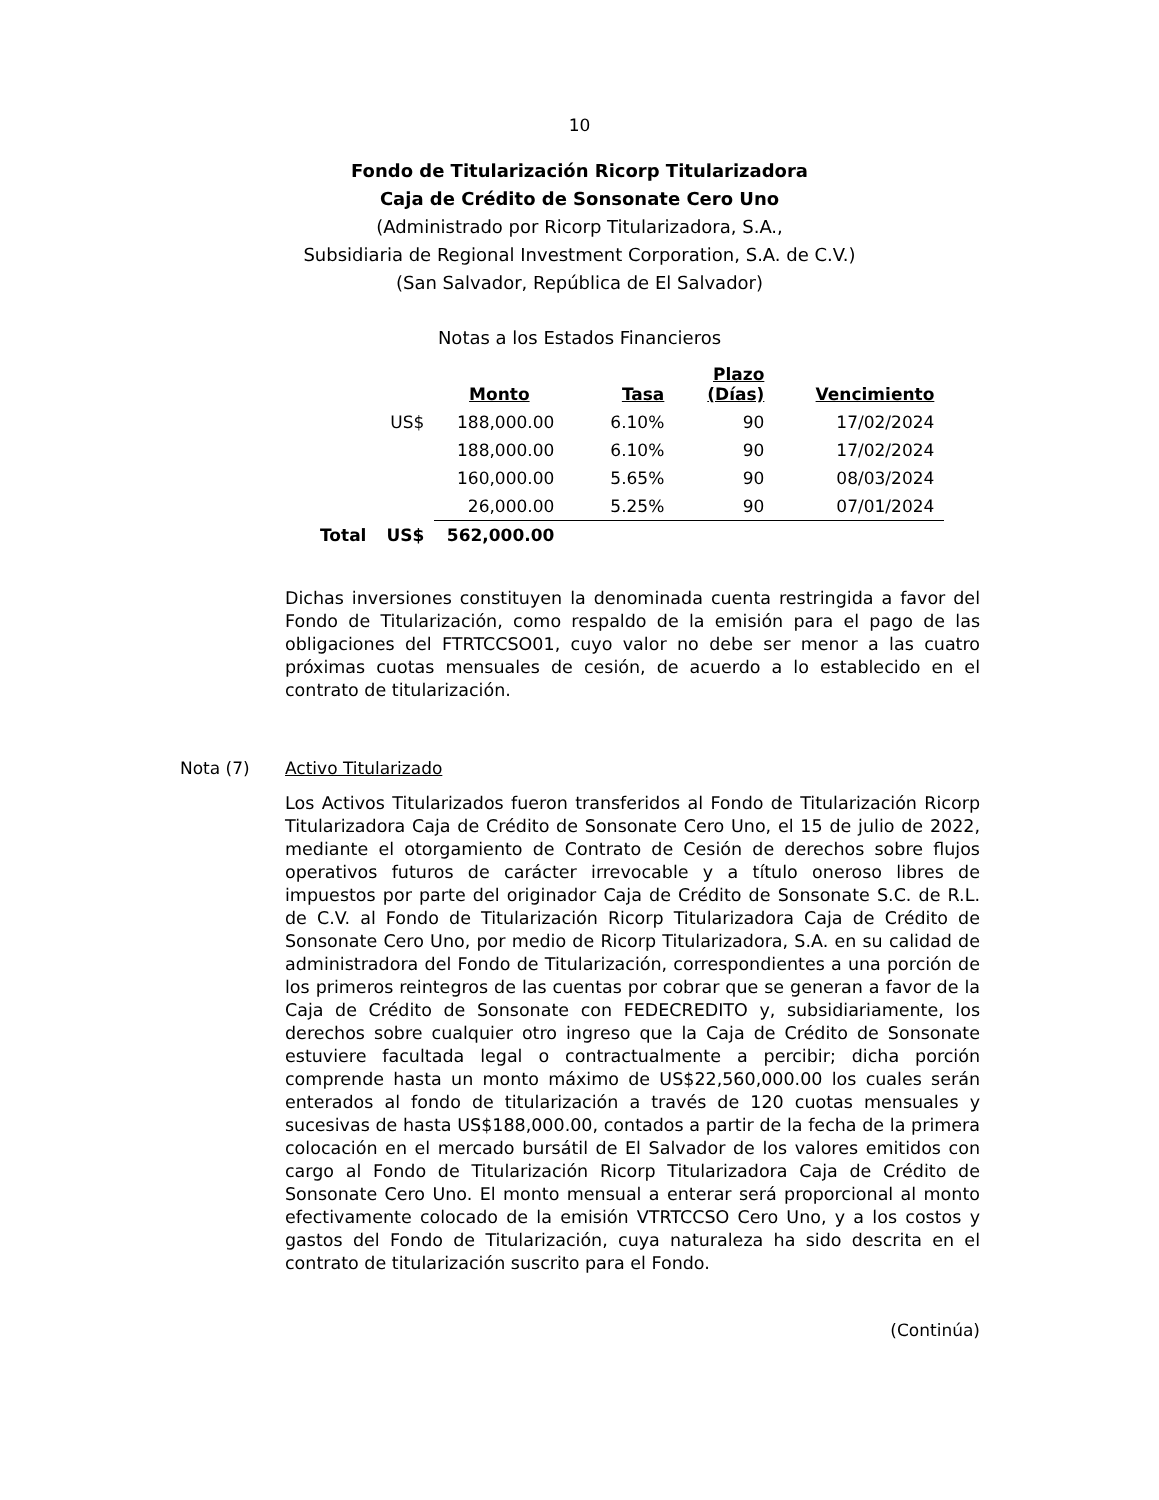10
Fondo de Titularización Ricorp Titularizadora
Caja de Crédito de Sonsonate Cero Uno
(Administrado por Ricorp Titularizadora, S.A.,
Subsidiaria de Regional Investment Corporation, S.A. de C.V.)
(San Salvador, República de El Salvador)
Notas a los Estados Financieros
| | | Monto | Tasa | Plazo (Días) | Vencimiento |
| --- | --- | --- | --- | --- | --- |
| | US$ | 188,000.00 | 6.10% | 90 | 17/02/2024 |
| | | 188,000.00 | 6.10% | 90 | 17/02/2024 |
| | | 160,000.00 | 5.65% | 90 | 08/03/2024 |
| | | 26,000.00 | 5.25% | 90 | 07/01/2024 |
| Total | US$ | 562,000.00 | | | |
Dichas inversiones constituyen la denominada cuenta restringida a favor del Fondo de Titularización, como respaldo de la emisión para el pago de las obligaciones del FTRTCCSO01, cuyo valor no debe ser menor a las cuatro próximas cuotas mensuales de cesión, de acuerdo a lo establecido en el contrato de titularización.
Nota (7) Activo Titularizado
Los Activos Titularizados fueron transferidos al Fondo de Titularización Ricorp Titularizadora Caja de Crédito de Sonsonate Cero Uno, el 15 de julio de 2022, mediante el otorgamiento de Contrato de Cesión de derechos sobre flujos operativos futuros de carácter irrevocable y a título oneroso libres de impuestos por parte del originador Caja de Crédito de Sonsonate S.C. de R.L. de C.V. al Fondo de Titularización Ricorp Titularizadora Caja de Crédito de Sonsonate Cero Uno, por medio de Ricorp Titularizadora, S.A. en su calidad de administradora del Fondo de Titularización, correspondientes a una porción de los primeros reintegros de las cuentas por cobrar que se generan a favor de la Caja de Crédito de Sonsonate con FEDECREDITO y, subsidiariamente, los derechos sobre cualquier otro ingreso que la Caja de Crédito de Sonsonate estuviere facultada legal o contractualmente a percibir; dicha porción comprende hasta un monto máximo de US$22,560,000.00 los cuales serán enterados al fondo de titularización a través de 120 cuotas mensuales y sucesivas de hasta US$188,000.00, contados a partir de la fecha de la primera colocación en el mercado bursátil de El Salvador de los valores emitidos con cargo al Fondo de Titularización Ricorp Titularizadora Caja de Crédito de Sonsonate Cero Uno. El monto mensual a enterar será proporcional al monto efectivamente colocado de la emisión VTRTCCSO Cero Uno, y a los costos y gastos del Fondo de Titularización, cuya naturaleza ha sido descrita en el contrato de titularización suscrito para el Fondo.
(Continúa)